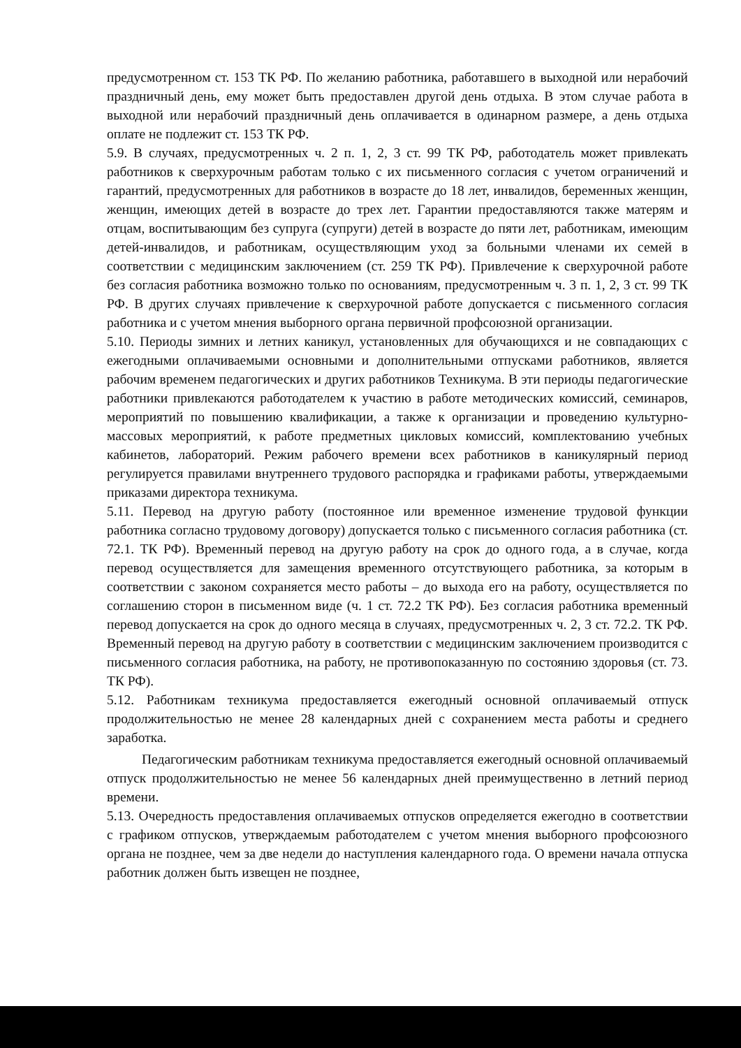предусмотренном ст. 153 ТК РФ. По желанию работника, работавшего в выходной или нерабочий праздничный день, ему может быть предоставлен другой день отдыха. В этом случае работа в выходной или нерабочий праздничный день оплачивается в одинарном размере, а день отдыха оплате не подлежит ст. 153 ТК РФ.
5.9. В случаях, предусмотренных ч. 2 п. 1, 2, 3 ст. 99 ТК РФ, работодатель может привлекать работников к сверхурочным работам только с их письменного согласия с учетом ограничений и гарантий, предусмотренных для работников в возрасте до 18 лет, инвалидов, беременных женщин, женщин, имеющих детей в возрасте до трех лет. Гарантии предоставляются также матерям и отцам, воспитывающим без супруга (супруги) детей в возрасте до пяти лет, работникам, имеющим детей-инвалидов, и работникам, осуществляющим уход за больными членами их семей в соответствии с медицинским заключением (ст. 259 ТК РФ). Привлечение к сверхурочной работе без согласия работника возможно только по основаниям, предусмотренным ч. 3 п. 1, 2, 3 ст. 99 ТК РФ. В других случаях привлечение к сверхурочной работе допускается с письменного согласия работника и с учетом мнения выборного органа первичной профсоюзной организации.
5.10. Периоды зимних и летних каникул, установленных для обучающихся и не совпадающих с ежегодными оплачиваемыми основными и дополнительными отпусками работников, является рабочим временем педагогических и других работников Техникума. В эти периоды педагогические работники привлекаются работодателем к участию в работе методических комиссий, семинаров, мероприятий по повышению квалификации, а также к организации и проведению культурно-массовых мероприятий, к работе предметных цикловых комиссий, комплектованию учебных кабинетов, лабораторий. Режим рабочего времени всех работников в каникулярный период регулируется правилами внутреннего трудового распорядка и графиками работы, утверждаемыми приказами директора техникума.
5.11. Перевод на другую работу (постоянное или временное изменение трудовой функции работника согласно трудовому договору) допускается только с письменного согласия работника (ст. 72.1. ТК РФ). Временный перевод на другую работу на срок до одного года, а в случае, когда перевод осуществляется для замещения временного отсутствующего работника, за которым в соответствии с законом сохраняется место работы – до выхода его на работу, осуществляется по соглашению сторон в письменном виде (ч. 1 ст. 72.2 ТК РФ). Без согласия работника временный перевод допускается на срок до одного месяца в случаях, предусмотренных ч. 2, 3 ст. 72.2. ТК РФ. Временный перевод на другую работу в соответствии с медицинским заключением производится с письменного согласия работника, на работу, не противопоказанную по состоянию здоровья (ст. 73. ТК РФ).
5.12. Работникам техникума предоставляется ежегодный основной оплачиваемый отпуск продолжительностью не менее 28 календарных дней с сохранением места работы и среднего заработка.
Педагогическим работникам техникума предоставляется ежегодный основной оплачиваемый отпуск продолжительностью не менее 56 календарных дней преимущественно в летний период времени.
5.13. Очередность предоставления оплачиваемых отпусков определяется ежегодно в соответствии с графиком отпусков, утверждаемым работодателем с учетом мнения выборного профсоюзного органа не позднее, чем за две недели до наступления календарного года. О времени начала отпуска работник должен быть извещен не позднее,